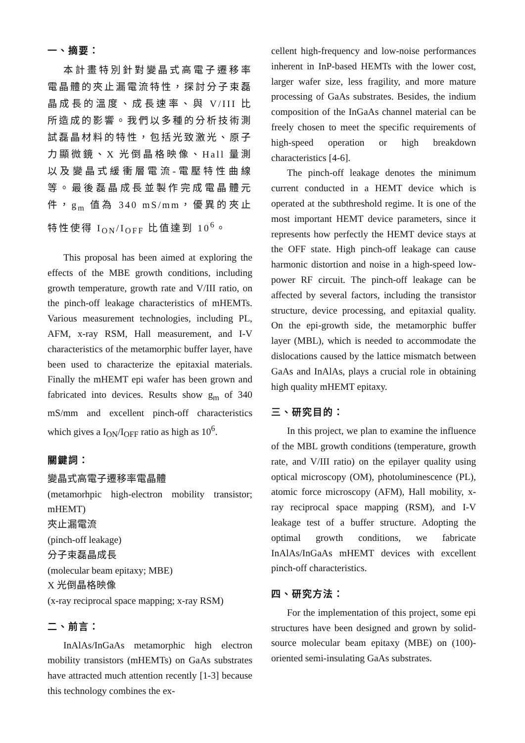一、摘要：
本計畫特別針對變晶式高電子遷移率電晶體的夾止漏電流特性，探討分子束磊晶成長的溫度、成長速率、與 V/III 比所造成的影響。我們以多種的分析技術測試磊晶材料的特性，包括光致激光、原子力顯微鏡、X 光倒晶格映像、Hall 量測以及變晶式緩衝層電流-電壓特性曲線等。最後磊晶成長並製作完成電晶體元件，g<sub>m</sub> 值為 340 mS/mm，優異的夾止特性使得 I<sub>ON</sub>/I<sub>OFF</sub> 比值達到 10<sup>6</sup>。
This proposal has been aimed at exploring the effects of the MBE growth conditions, including growth temperature, growth rate and V/III ratio, on the pinch-off leakage characteristics of mHEMTs. Various measurement technologies, including PL, AFM, x-ray RSM, Hall measurement, and I-V characteristics of the metamorphic buffer layer, have been used to characterize the epitaxial materials. Finally the mHEMT epi wafer has been grown and fabricated into devices. Results show g<sub>m</sub> of 340 mS/mm and excellent pinch-off characteristics which gives a I<sub>ON</sub>/I<sub>OFF</sub> ratio as high as 10<sup>6</sup>.
關鍵詞：
變晶式高電子遷移率電晶體
(metamorhpic high-electron mobility transistor; mHEMT)
夾止漏電流
(pinch-off leakage)
分子束磊晶成長
(molecular beam epitaxy; MBE)
X 光倒晶格映像
(x-ray reciprocal space mapping; x-ray RSM)
二、前言：
InAlAs/InGaAs metamorphic high electron mobility transistors (mHEMTs) on GaAs substrates have attracted much attention recently [1-3] because this technology combines the ex-
cellent high-frequency and low-noise performances inherent in InP-based HEMTs with the lower cost, larger wafer size, less fragility, and more mature processing of GaAs substrates. Besides, the indium composition of the InGaAs channel material can be freely chosen to meet the specific requirements of high-speed operation or high breakdown characteristics [4-6].
The pinch-off leakage denotes the minimum current conducted in a HEMT device which is operated at the subthreshold regime. It is one of the most important HEMT device parameters, since it represents how perfectly the HEMT device stays at the OFF state. High pinch-off leakage can cause harmonic distortion and noise in a high-speed low-power RF circuit. The pinch-off leakage can be affected by several factors, including the transistor structure, device processing, and epitaxial quality. On the epi-growth side, the metamorphic buffer layer (MBL), which is needed to accommodate the dislocations caused by the lattice mismatch between GaAs and InAlAs, plays a crucial role in obtaining high quality mHEMT epitaxy.
三、研究目的：
In this project, we plan to examine the influence of the MBL growth conditions (temperature, growth rate, and V/III ratio) on the epilayer quality using optical microscopy (OM), photoluminescence (PL), atomic force microscopy (AFM), Hall mobility, x-ray reciprocal space mapping (RSM), and I-V leakage test of a buffer structure. Adopting the optimal growth conditions, we fabricate InAlAs/InGaAs mHEMT devices with excellent pinch-off characteristics.
四、研究方法：
For the implementation of this project, some epi structures have been designed and grown by solid-source molecular beam epitaxy (MBE) on (100)-oriented semi-insulating GaAs substrates.